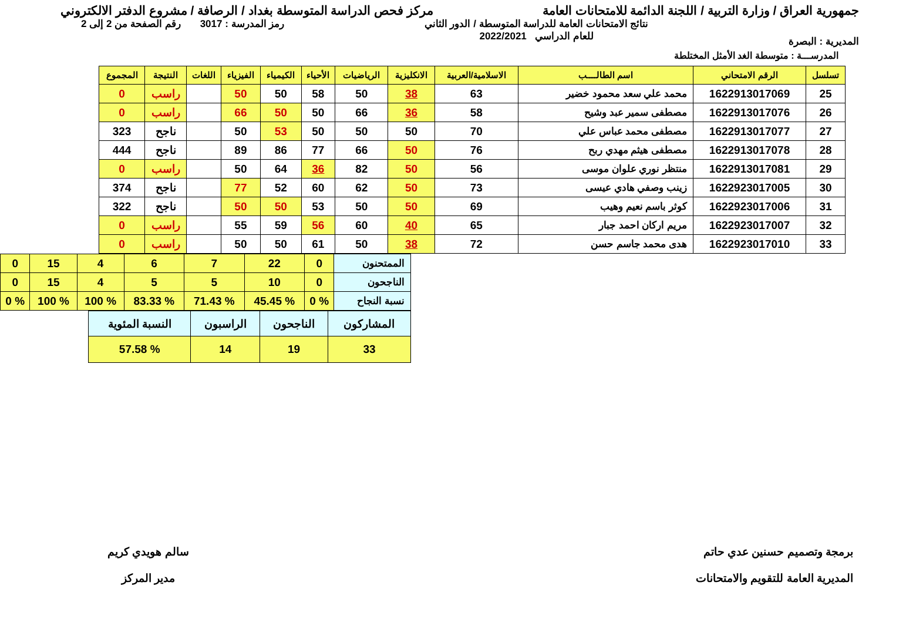جمهورية العراق / وزارة التربية / اللجنة الدائمة للامتحانات العامة مركز فحص الدراسة المتوسطة بغداد / الرصافة / مشروع الدفتر الالكتروني
المديرية : البصرة نتائج الامتحانات العامة للدراسة المتوسطة / الدور الثاني
للعام الدراسي 2022/2021 رمز المدرسة : 3017 رقم الصفحة من 2 إلى 2
المدرســـة : متوسطة الغد الأمثل المختلطة
| تسلسل | الرقم الامتحاني | اسم الطالــــب | الاسلامية/العربية | الانكليزية | الرياضيات | الأحياء | الكيمياء | الفيزياء | اللغات | النتيجة | المجموع |
| --- | --- | --- | --- | --- | --- | --- | --- | --- | --- | --- | --- |
| 25 | 1622913017069 | محمد علي سعد محمود خضير | 63 | 38 | 50 | 58 | 50 | 50 | | راسب | 0 |
| 26 | 1622913017076 | مصطفى سمير عبد وشيح | 58 | 36 | 66 | 50 | 50 | 66 | | راسب | 0 |
| 27 | 1622913017077 | مصطفى محمد عباس علي | 70 | 50 | 50 | 50 | 53 | 50 | | ناجح | 323 |
| 28 | 1622913017078 | مصطفى هيثم مهدي ربح | 76 | 50 | 66 | 77 | 86 | 89 | | ناجح | 444 |
| 29 | 1622913017081 | منتظر نوري علوان موسى | 56 | 50 | 82 | 36 | 64 | 50 | | راسب | 0 |
| 30 | 1622923017005 | زينب وصفي هادي عيسى | 73 | 50 | 62 | 60 | 52 | 77 | | ناجح | 374 |
| 31 | 1622923017006 | كوثر باسم نعيم وهيب | 69 | 50 | 50 | 53 | 50 | 50 | | ناجح | 322 |
| 32 | 1622923017007 | مريم اركان احمد جبار | 65 | 40 | 60 | 56 | 59 | 55 | | راسب | 0 |
| 33 | 1622923017010 | هدى محمد جاسم حسن | 72 | 38 | 50 | 61 | 50 | 50 | | راسب | 0 |
| الممتحنون | 0 | 22 | 7 | 6 | 4 | 15 | 0 |
| الناجحون | 0 | 10 | 5 | 5 | 4 | 15 | 0 |
| نسبة النجاح | % 0 | % 45.45 | % 71.43 | % 83.33 | % 100 | % 100 | % 0 |
| المشاركون | الناجحون | الراسبون | النسبة المئوية |
| 33 | 19 | 14 | % 57.58 |
برمجة وتصميم حسنين عدي حاتم
المديرية العامة للتقويم والامتحانات
سالم هويدي كريم
مدير المركز